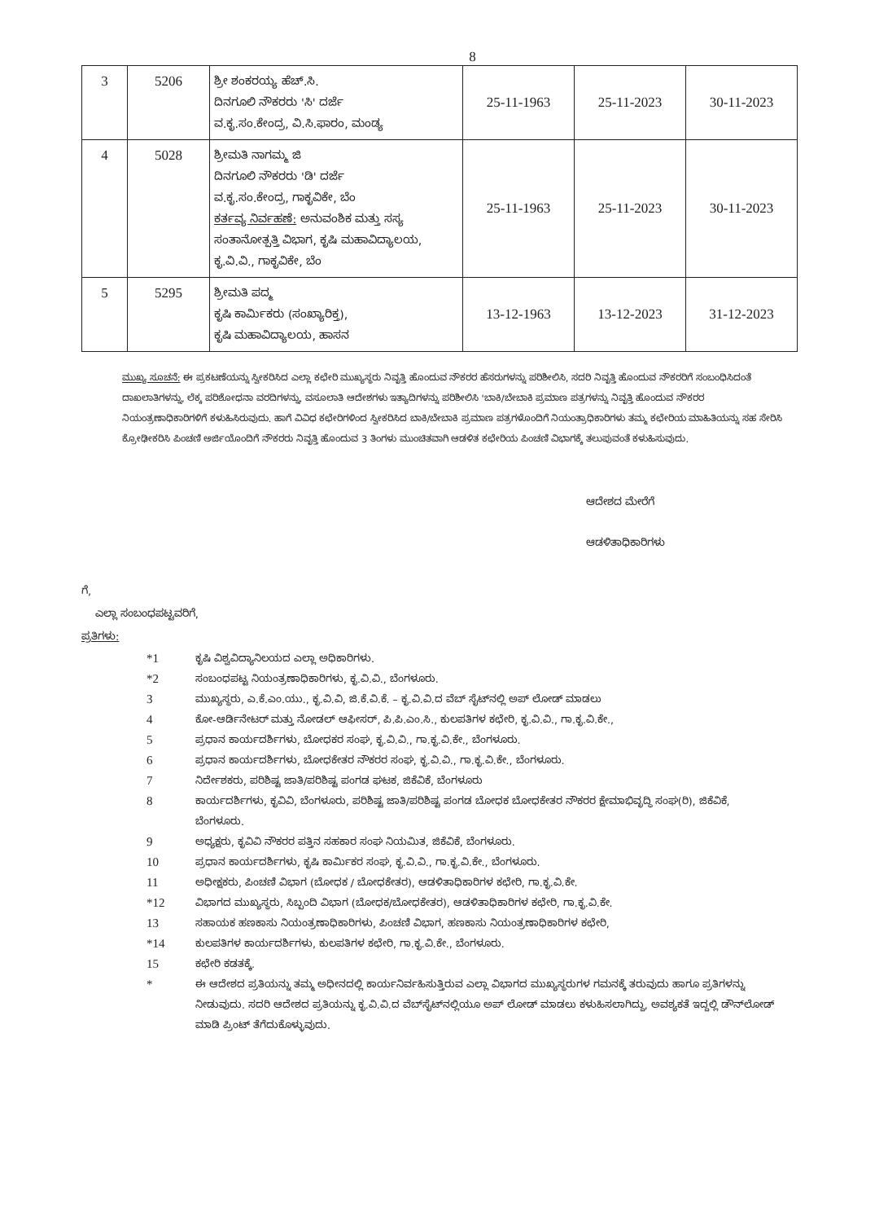8
| 3 | 5206 | ಶ್ರೀ ಶಂಕರಯ್ಯ ಹೆಚ್.ಸಿ. ದಿನಗೂಲಿ ನೌಕರರು 'ಸಿ' ದರ್ಜೆ ವ.ಕೃ.ಸಂ.ಕೇಂದ್ರ, ವಿ.ಸಿ.ಫಾರಂ, ಮಂಡ್ಯ | 25-11-1963 | 25-11-2023 | 30-11-2023 |
| 4 | 5028 | ಶ್ರೀಮತಿ ನಾಗಮ್ಮ ಜಿ ದಿನಗೂಲಿ ನೌಕರರು 'ಡಿ' ದರ್ಜೆ ವ.ಕೃ.ಸಂ.ಕೇಂದ್ರ, ಗಾಕೃವಿಕೇ, ಬೆಂ ಕರ್ತವ್ಯ ನಿರ್ವಹಣೆ: ಅನುವಂಶಿಕ ಮತ್ತು ಸಸ್ಯ ಸಂತಾನೋತ್ಪತ್ತಿ ವಿಭಾಗ, ಕೃಷಿ ಮಹಾವಿದ್ಯಾಲಯ, ಕೃ.ವಿ.ವಿ., ಗಾಕೃವಿಕೇ, ಬೆಂ | 25-11-1963 | 25-11-2023 | 30-11-2023 |
| 5 | 5295 | ಶ್ರೀಮತಿ ಪದ್ಮ ಕೃಷಿ ಕಾರ್ಮಿಕರು (ಸಂಖ್ಯಾರಿಕ್ತ), ಕೃಷಿ ಮಹಾವಿದ್ಯಾಲಯ, ಹಾಸನ | 13-12-1963 | 13-12-2023 | 31-12-2023 |
ಮುಖ್ಯ ಸೂಚನೆ: ಈ ಪ್ರಕಟಣೆಯನ್ನು ಸ್ವೀಕರಿಸಿದ ಎಲ್ಲಾ ಕಛೇರಿ ಮುಖ್ಯಸ್ಥರು ನಿವೃತ್ತಿ ಹೊಂದುವ ನೌಕರರ ಹೆಸರುಗಳನ್ನು ಪರಿಶೀಲಿಸಿ, ಸದರಿ ನಿವೃತ್ತಿ ಹೊಂದುವ ನೌಕರರಿಗೆ ಸಂಬಂಧಿಸಿದಂತೆ ದಾಖಲಾತಿಗಳನ್ನು, ಲೆಕ್ಕ ಪರಿಶೋಧನಾ ವರದಿಗಳನ್ನು, ವಸೂಲಾತಿ ಆದೇಶಗಳು ಇತ್ಯಾದಿಗಳನ್ನು ಪರಿಶೀಲಿಸಿ 'ಬಾಕಿ/ಬೇಬಾಕಿ ಪ್ರಮಾಣ ಪತ್ರಗಳನ್ನು ನಿವೃತ್ತಿ ಹೊಂದುವ ನೌಕರರ ನಿಯಂತ್ರಣಾಧಿಕಾರಿಗಳಿಗೆ ಕಳುಹಿಸಿರುವುದು. ಹಾಗೆ ವಿವಿಧ ಕಛೇರಿಗಳಿಂದ ಸ್ವೀಕರಿಸಿದ ಬಾಕಿ/ಬೇಬಾಕಿ ಪ್ರಮಾಣ ಪತ್ರಗಳೊಂದಿಗೆ ನಿಯಂತ್ರಾಧಿಕಾರಿಗಳು ತಮ್ಮ ಕಛೇರಿಯ ಮಾಹಿತಿಯನ್ನು ಸಹ ಸೇರಿಸಿ ಕ್ರೋಢೀಕರಿಸಿ ಪಿಂಚಣಿ ಅರ್ಜಿಯೊಂದಿಗೆ ನೌಕರರು ನಿವೃತ್ತಿ ಹೊಂದುವ 3 ತಿಂಗಳು ಮುಂಚಿತವಾಗಿ ಆಡಳಿತ ಕಛೇರಿಯ ಪಿಂಚಣಿ ವಿಭಾಗಕ್ಕೆ ತಲುಪುವಂತೆ ಕಳುಹಿಸುವುದು.
ಆದೇಶದ ಮೇರೆಗೆ
ಆಡಳಿತಾಧಿಕಾರಿಗಳು
ಗೆ,
ಎಲ್ಲಾ ಸಂಬಂಧಪಟ್ಟವರಿಗೆ,
ಪ್ರತಿಗಳು:
*1
ಕೃಷಿ ವಿಶ್ವವಿದ್ಯಾನಿಲಯದ ಎಲ್ಲಾ ಅಧಿಕಾರಿಗಳು.
*2
ಸಂಬಂಧಪಟ್ಟ ನಿಯಂತ್ರಣಾಧಿಕಾರಿಗಳು, ಕೃ.ವಿ.ವಿ., ಬೆಂಗಳೂರು.
3
ಮುಖ್ಯಸ್ಥರು, ಎ.ಕೆ.ಎಂ.ಯು., ಕೃ.ವಿ.ವಿ, ಜಿ.ಕೆ.ವಿ.ಕೆ. – ಕೃ.ವಿ.ವಿ.ದ ವೆಬ್ ಸೈಟ್‌ನಲ್ಲಿ ಅಪ್ ಲೋಡ್ ಮಾಡಲು
4
ಕೋ-ಆರ್ಡಿನೇಟರ್ ಮತ್ತು ನೋಡಲ್ ಆಫೀಸರ್, ಪಿ.ಪಿ.ಎಂ.ಸಿ., ಕುಲಪತಿಗಳ ಕಛೇರಿ, ಕೃ.ವಿ.ವಿ., ಗಾ.ಕೃ.ವಿ.ಕೇ.,
5
ಪ್ರಧಾನ ಕಾರ್ಯದರ್ಶಿಗಳು, ಬೋಧಕರ ಸಂಘ, ಕೃ.ವಿ.ವಿ., ಗಾ.ಕೃ.ವಿ.ಕೇ., ಬೆಂಗಳೂರು.
6
ಪ್ರಧಾನ ಕಾರ್ಯದರ್ಶಿಗಳು, ಬೋಧಕೇತರ ನೌಕರರ ಸಂಘ, ಕೃ.ವಿ.ವಿ., ಗಾ.ಕೃ.ವಿ.ಕೇ., ಬೆಂಗಳೂರು.
7
ನಿರ್ದೇಶಕರು, ಪರಿಶಿಷ್ಟ ಜಾತಿ/ಪರಿಶಿಷ್ಟ ಪಂಗಡ ಘಟಕ, ಜಿಕೆವಿಕೆ, ಬೆಂಗಳೂರು
8
ಕಾರ್ಯದರ್ಶಿಗಳು, ಕೃವಿವಿ, ಬೆಂಗಳೂರು, ಪರಿಶಿಷ್ಟ ಜಾತಿ/ಪರಿಶಿಷ್ಟ ಪಂಗಡ ಬೋಧಕ ಬೋಧಕೇತರ ನೌಕರರ ಕ್ಷೇಮಾಭಿವೃದ್ಧಿ ಸಂಘ(ರಿ), ಜಿಕೆವಿಕೆ, ಬೆಂಗಳೂರು.
9
ಅಧ್ಯಕ್ಷರು, ಕೃವಿವಿ ನೌಕರರ ಪತ್ತಿನ ಸಹಕಾರ ಸಂಘ ನಿಯಮಿತ, ಜಿಕೆವಿಕೆ, ಬೆಂಗಳೂರು.
10
ಪ್ರಧಾನ ಕಾರ್ಯದರ್ಶಿಗಳು, ಕೃಷಿ ಕಾರ್ಮಿಕರ ಸಂಘ, ಕೃ.ವಿ.ವಿ., ಗಾ.ಕೃ.ವಿ.ಕೇ., ಬೆಂಗಳೂರು.
11
ಅಧೀಕ್ಷಕರು, ಪಿಂಚಣಿ ವಿಭಾಗ (ಬೋಧಕ / ಬೋಧಕೇತರ), ಆಡಳಿತಾಧಿಕಾರಿಗಳ ಕಛೇರಿ, ಗಾ.ಕೃ.ವಿ.ಕೇ.
*12
ವಿಭಾಗದ ಮುಖ್ಯಸ್ಥರು, ಸಿಬ್ಬಂದಿ ವಿಭಾಗ (ಬೋಧಕ/ಬೋಧಕೇತರ), ಆಡಳಿತಾಧಿಕಾರಿಗಳ ಕಛೇರಿ, ಗಾ.ಕೃ.ವಿ.ಕೇ.
13
ಸಹಾಯಕ ಹಣಕಾಸು ನಿಯಂತ್ರಣಾಧಿಕಾರಿಗಳು, ಪಿಂಚಣಿ ವಿಭಾಗ, ಹಣಕಾಸು ನಿಯಂತ್ರಣಾಧಿಕಾರಿಗಳ ಕಛೇರಿ,
*14
ಕುಲಪತಿಗಳ ಕಾರ್ಯದರ್ಶಿಗಳು, ಕುಲಪತಿಗಳ ಕಛೇರಿ, ಗಾ.ಕೃ.ವಿ.ಕೇ., ಬೆಂಗಳೂರು.
15
ಕಛೇರಿ ಕಡತಕ್ಕೆ.
*
ಈ ಆದೇಶದ ಪ್ರತಿಯನ್ನು ತಮ್ಮ ಅಧೀನದಲ್ಲಿ ಕಾರ್ಯನಿರ್ವಹಿಸುತ್ತಿರುವ ಎಲ್ಲಾ ವಿಭಾಗದ ಮುಖ್ಯಸ್ಥರುಗಳ ಗಮನಕ್ಕೆ ತರುವುದು ಹಾಗೂ ಪ್ರತಿಗಳನ್ನು ನೀಡುವುದು. ಸದರಿ ಆದೇಶದ ಪ್ರತಿಯನ್ನು ಕೃ.ವಿ.ವಿ.ದ ವೆಬ್‌ಸೈಟ್‌ನಲ್ಲಿಯೂ ಅಪ್ ಲೋಡ್ ಮಾಡಲು ಕಳುಹಿಸಲಾಗಿದ್ದು, ಅವಶ್ಯಕತೆ ಇದ್ದಲ್ಲಿ ಡೌನ್‌ಲೋಡ್ ಮಾಡಿ ಪ್ರಿಂಟ್ ತೆಗೆದುಕೊಳ್ಳುವುದು.